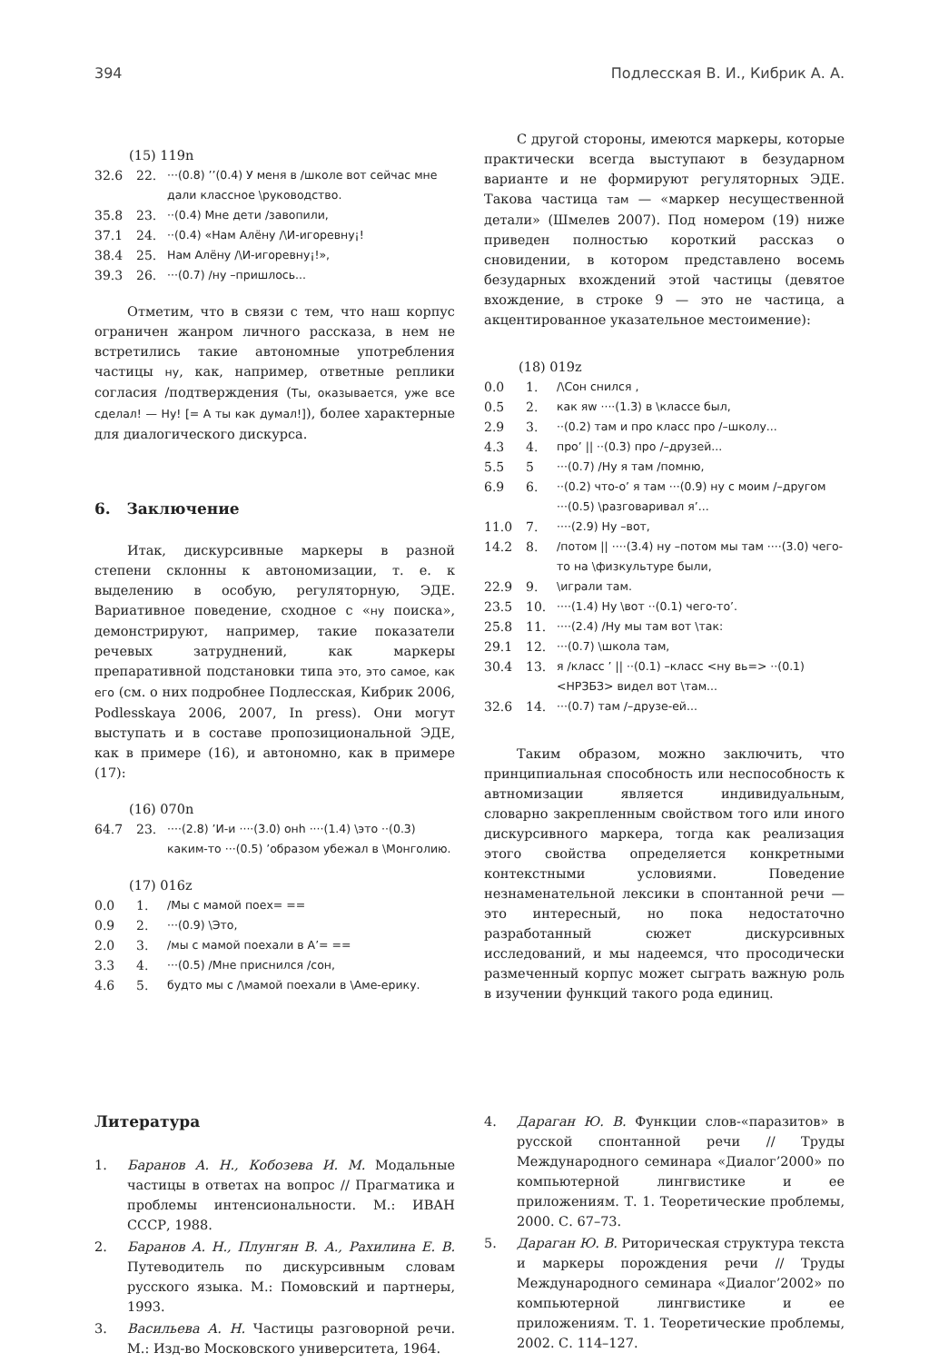394 Подлесская В. И., Кибрик А. А.
(15) 119n
32.6 22. ···(0.8) ’’(0.4) У меня в /школе вот сейчас мне дали классное \руководство.
35.8 23. ··(0.4) Мне дети /завопили,
37.1 24. ··(0.4) «Нам Алёну /\И-игоревну¡!
38.4 25. Нам Алёну /\И-игоревну¡!»,
39.3 26. ···(0.7) /ну –пришлось...
Отметим, что в связи с тем, что наш корпус ограничен жанром личного рассказа, в нем не встретились такие автономные употребления частицы ну, как, например, ответные реплики согласия /подтверждения (Ты, оказывается, уже все сделал! — Ну! [= А ты как думал!]), более характерные для диалогического дискурса.
6. Заключение
Итак, дискурсивные маркеры в разной степени склонны к автономизации, т. е. к выделению в особую, регуляторную, ЭДЕ. Вариативное поведение, сходное с «ну поиска», демонстрируют, например, такие показатели речевых затруднений, как маркеры препаративной подстановки типа это, это самое, как его (см. о них подробнее Подлесская, Кибрик 2006, Podlesskaya 2006, 2007, In press). Они могут выступать и в составе пропозициональной ЭДЕ, как в примере (16), и автономно, как в примере (17):
(16) 070n
64.7 23. ····(2.8) ’И-и ····(3.0) онh ····(1.4) \это ··(0.3) каким-то ···(0.5) ’образом убежал в \Монголию.
(17) 016z
0.0 1. /Мы с мамой поех= ==
0.9 2. ···(0.9) \Это,
2.0 3. /мы с мамой поехали в А’= ==
3.3 4. ···(0.5) /Мне приснился /сон,
4.6 5. будто мы с /\мамой поехали в \Аме-ерику.
С другой стороны, имеются маркеры, которые практически всегда выступают в безударном варианте и не формируют регуляторных ЭДЕ. Такова частица там — «маркер несущественной детали» (Шмелев 2007). Под номером (19) ниже приведен полностью короткий рассказ о сновидении, в котором представлено восемь безударных вхождений этой частицы (девятое вхождение, в строке 9 — это не частица, а акцентированное указательное местоимение):
(18) 019z
0.0 1. /\Сон снился ,
0.5 2. как яw ····(1.3) в \классе был,
2.9 3. ··(0.2) там и про класс про /–школу...
4.3 4. про’ || ··(0.3) про /–друзей...
5.5 5 ···(0.7) /Ну я там /помню,
6.9 6. ··(0.2) что-о’ я там ···(0.9) ну с моим /–другом ···(0.5) \разговаривал я’...
11.0 7. ····(2.9) Ну –вот,
14.2 8. /потом || ····(3.4) ну –потом мы там ····(3.0) чего-то на \физкультуре были,
22.9 9. \играли там.
23.5 10. ····(1.4) Ну \вот ··(0.1) чего-то’.
25.8 11. ····(2.4) /Ну мы там вот \так:
29.1 12. ···(0.7) \школа там,
30.4 13. я /класс ’ || ··(0.1) –класс <ну вь=> ··(0.1) <НРЗБЗ> видел вот \там...
32.6 14. ···(0.7) там /–друзе-ей...
Таким образом, можно заключить, что принципиальная способность или неспособность к автномизации является индивидуальным, словарно закрепленным свойством того или иного дискурсивного маркера, тогда как реализация этого свойства определяется конкретными контекстными условиями. Поведение незнаменательной лексики в спонтанной речи — это интересный, но пока недостаточно разработанный сюжет дискурсивных исследований, и мы надеемся, что просодически размеченный корпус может сыграть важную роль в изучении функций такого рода единиц.
Литература
1. Баранов А. Н., Кобозева И. М. Модальные частицы в ответах на вопрос // Прагматика и проблемы интенсиональности. М.: ИВАН СССР, 1988.
2. Баранов А. Н., Плунгян В. А., Рахилина Е. В. Путеводитель по дискурсивным словам русского языка. М.: Помовский и партнеры, 1993.
3. Васильева А. Н. Частицы разговорной речи. М.: Изд-во Московского университета, 1964.
4. Дараган Ю. В. Функции слов-«паразитов» в русской спонтанной речи // Труды Международного семинара «Диалог’2000» по компьютерной лингвистике и ее приложениям. Т. 1. Теоретические проблемы, 2000. С. 67–73.
5. Дараган Ю. В. Риторическая структура текста и маркеры порождения речи // Труды Международного семинара «Диалог’2002» по компьютерной лингвистике и ее приложениям. Т. 1. Теоретические проблемы, 2002. С. 114–127.